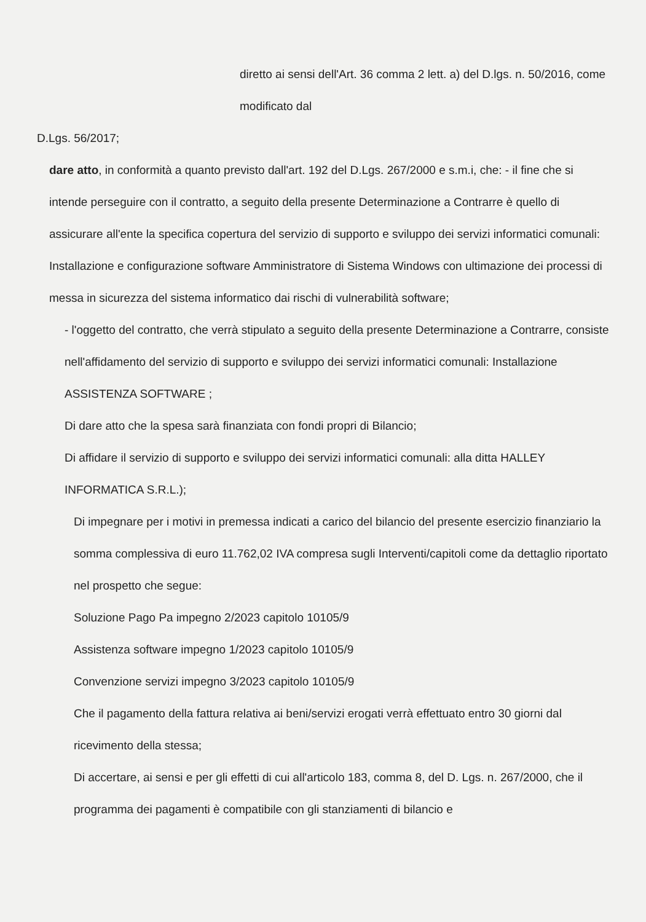diretto ai sensi dell'Art. 36 comma 2 lett. a) del D.lgs. n. 50/2016, come modificato dal
D.Lgs. 56/2017;
dare atto, in conformità a quanto previsto dall'art. 192 del D.Lgs. 267/2000 e s.m.i, che: - il fine che si intende perseguire con il contratto, a seguito della presente Determinazione a Contrarre è quello di assicurare all'ente la specifica copertura del servizio di supporto e sviluppo dei servizi informatici comunali: Installazione e configurazione software Amministratore di Sistema Windows con ultimazione dei processi di messa in sicurezza del sistema informatico dai rischi di vulnerabilità software;
- l'oggetto del contratto, che verrà stipulato a seguito della presente Determinazione a Contrarre, consiste nell'affidamento del servizio di supporto e sviluppo dei servizi informatici comunali: Installazione ASSISTENZA SOFTWARE ;
Di dare atto che la spesa sarà finanziata con fondi propri di Bilancio;
Di affidare il servizio di supporto e sviluppo dei servizi informatici comunali: alla ditta HALLEY INFORMATICA S.R.L.);
Di impegnare per i motivi in premessa indicati a carico del bilancio del presente esercizio finanziario la somma complessiva di euro 11.762,02 IVA compresa sugli Interventi/capitoli come da dettaglio riportato nel prospetto che segue:
Soluzione Pago Pa impegno 2/2023 capitolo 10105/9
Assistenza software impegno 1/2023 capitolo 10105/9
Convenzione servizi impegno 3/2023 capitolo 10105/9
Che il pagamento della fattura relativa ai beni/servizi erogati verrà effettuato entro 30 giorni dal ricevimento della stessa;
Di accertare, ai sensi e per gli effetti di cui all'articolo 183, comma 8, del D. Lgs. n. 267/2000, che il programma dei pagamenti è compatibile con gli stanziamenti di bilancio e